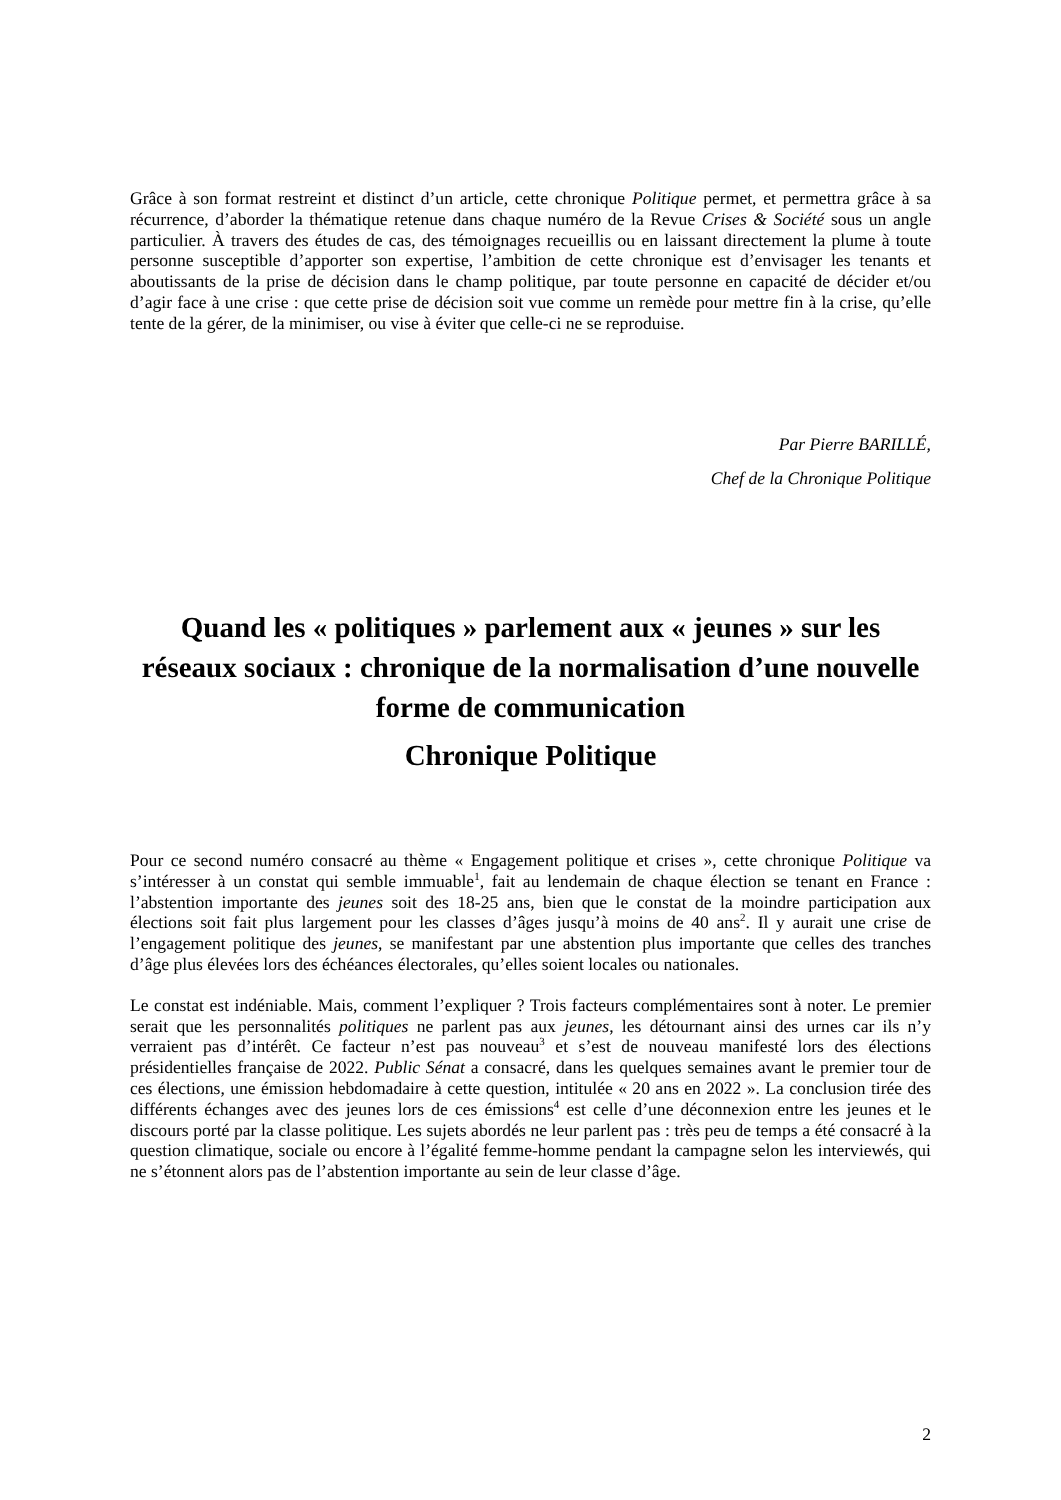Grâce à son format restreint et distinct d’un article, cette chronique Politique permet, et permettra grâce à sa récurrence, d’aborder la thématique retenue dans chaque numéro de la Revue Crises & Société sous un angle particulier. À travers des études de cas, des témoignages recueillis ou en laissant directement la plume à toute personne susceptible d’apporter son expertise, l’ambition de cette chronique est d’envisager les tenants et aboutissants de la prise de décision dans le champ politique, par toute personne en capacité de décider et/ou d’agir face à une crise : que cette prise de décision soit vue comme un remède pour mettre fin à la crise, qu’elle tente de la gérer, de la minimiser, ou vise à éviter que celle-ci ne se reproduise.
Par Pierre BARILLÉ,
Chef de la Chronique Politique
Quand les « politiques » parlement aux « jeunes » sur les réseaux sociaux : chronique de la normalisation d’une nouvelle forme de communication
Chronique Politique
Pour ce second numéro consacré au thème « Engagement politique et crises », cette chronique Politique va s’intéresser à un constat qui semble immuable<sup>1</sup>, fait au lendemain de chaque élection se tenant en France : l’abstention importante des jeunes soit des 18-25 ans, bien que le constat de la moindre participation aux élections soit fait plus largement pour les classes d’âges jusqu’à moins de 40 ans<sup>2</sup>. Il y aurait une crise de l’engagement politique des jeunes, se manifestant par une abstention plus importante que celles des tranches d’âge plus élevées lors des échéances électorales, qu’elles soient locales ou nationales.
Le constat est indéniable. Mais, comment l’expliquer ? Trois facteurs complémentaires sont à noter. Le premier serait que les personnalités politiques ne parlent pas aux jeunes, les détournant ainsi des urnes car ils n’y verraient pas d’intérêt. Ce facteur n’est pas nouveau<sup>3</sup> et s’est de nouveau manifesté lors des élections présidentielles française de 2022. Public Sénat a consacré, dans les quelques semaines avant le premier tour de ces élections, une émission hebdomadaire à cette question, intitulée « 20 ans en 2022 ». La conclusion tirée des différents échanges avec des jeunes lors de ces émissions<sup>4</sup> est celle d’une déconnexion entre les jeunes et le discours porté par la classe politique. Les sujets abordés ne leur parlent pas : très peu de temps a été consacré à la question climatique, sociale ou encore à l’égalité femme-homme pendant la campagne selon les interviewés, qui ne s’étonnent alors pas de l’abstention importante au sein de leur classe d’âge.
2